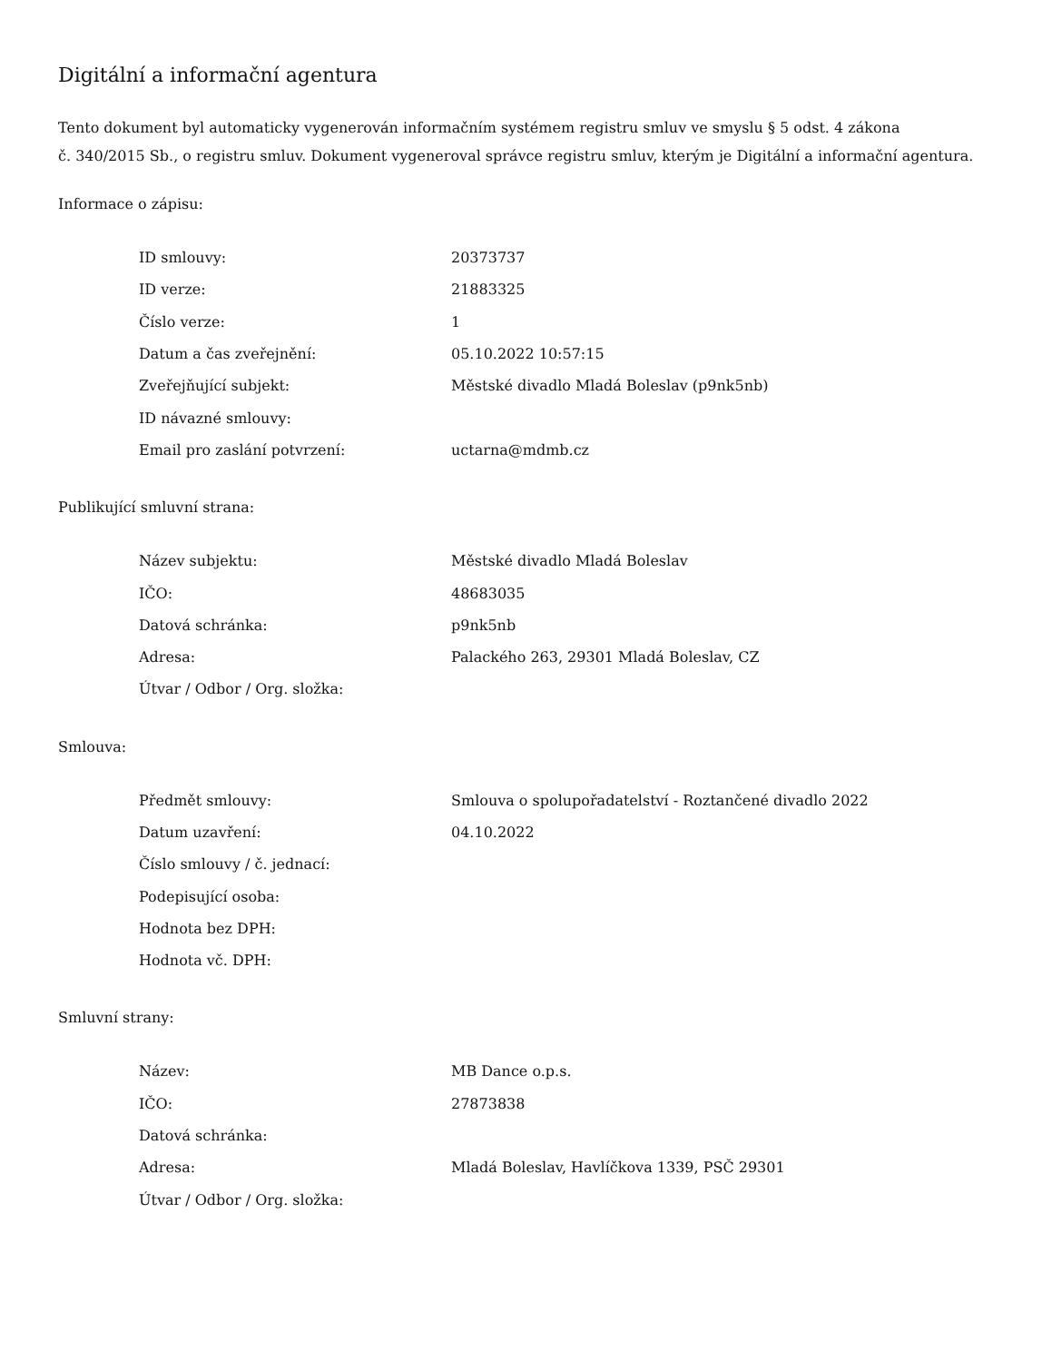Digitální a informační agentura
Tento dokument byl automaticky vygenerován informačním systémem registru smluv ve smyslu § 5 odst. 4 zákona
č. 340/2015 Sb., o registru smluv. Dokument vygeneroval správce registru smluv, kterým je Digitální a informační agentura.
Informace o zápisu:
| ID smlouvy: | 20373737 |
| ID verze: | 21883325 |
| Číslo verze: | 1 |
| Datum a čas zveřejnění: | 05.10.2022 10:57:15 |
| Zveřejňující subjekt: | Městské divadlo Mladá Boleslav (p9nk5nb) |
| ID návazné smlouvy: | |
| Email pro zaslání potvrzení: | uctarna@mdmb.cz |
Publikující smluvní strana:
| Název subjektu: | Městské divadlo Mladá Boleslav |
| IČO: | 48683035 |
| Datová schránka: | p9nk5nb |
| Adresa: | Palackého 263, 29301 Mladá Boleslav, CZ |
| Útvar / Odbor / Org. složka: | |
Smlouva:
| Předmět smlouvy: | Smlouva o spolupořadatelství - Roztančené divadlo 2022 |
| Datum uzavření: | 04.10.2022 |
| Číslo smlouvy / č. jednací: | |
| Podepisující osoba: | |
| Hodnota bez DPH: | |
| Hodnota vč. DPH: | |
Smluvní strany:
| Název: | MB Dance o.p.s. |
| IČO: | 27873838 |
| Datová schránka: | |
| Adresa: | Mladá Boleslav, Havlíčkova 1339, PSČ 29301 |
| Útvar / Odbor / Org. složka: | |